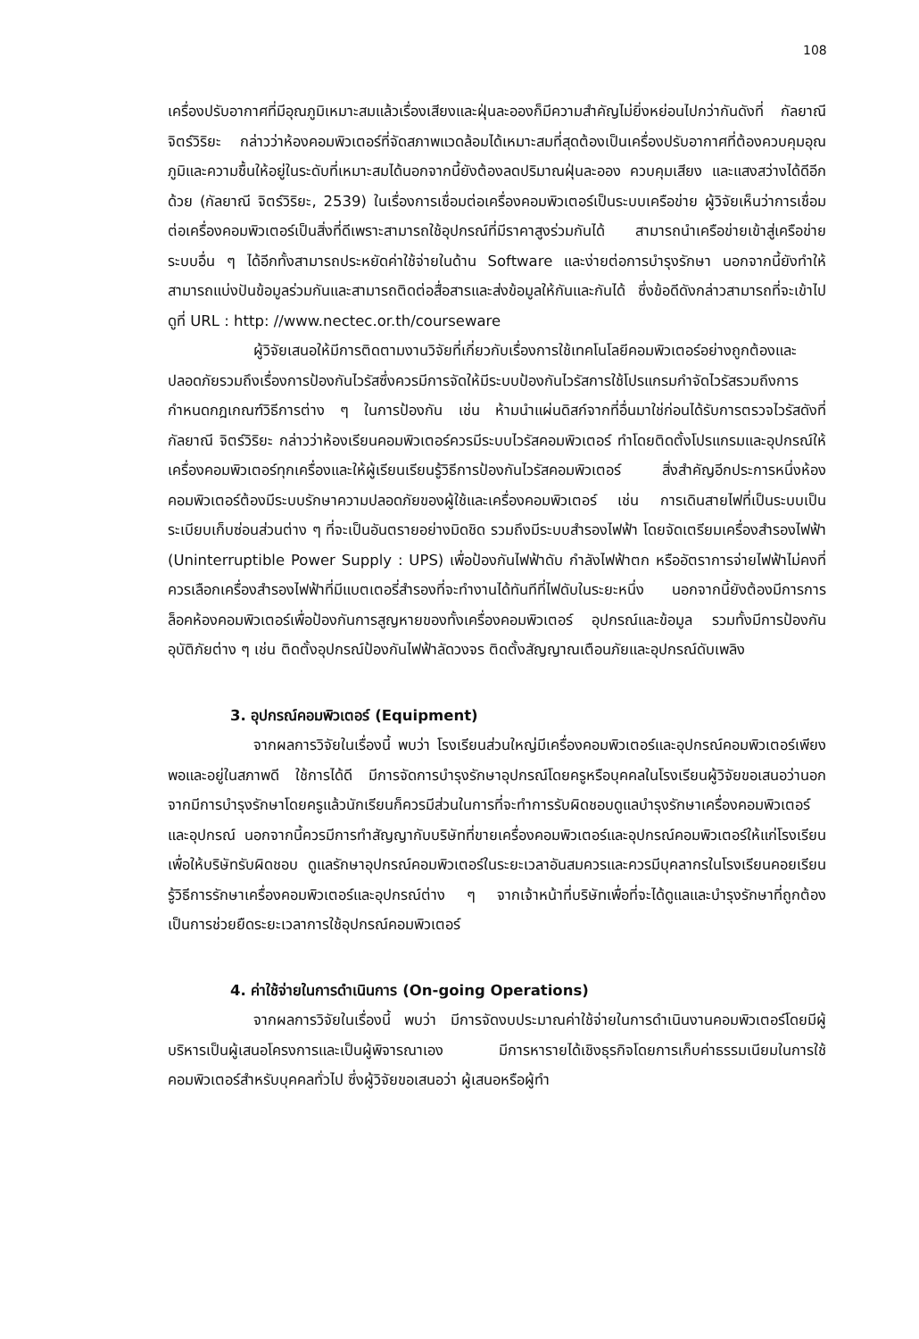108
เครื่องปรับอากาศที่มีอุณภูมิเหมาะสมแล้วเรื่องเสียงและฝุ่นละอองก็มีความสำคัญไม่ยิ่งหย่อนไปกว่ากันดังที่ กัลยาณี จิตร์วิริยะ กล่าวว่าห้องคอมพิวเตอร์ที่จัดสภาพแวดล้อมได้เหมาะสมที่สุดต้องเป็นเครื่องปรับอากาศที่ต้องควบคุมอุณภูมิและความชื้นให้อยู่ในระดับที่เหมาะสมได้นอกจากนี้ยังต้องลดปริมาณฝุ่นละออง ควบคุมเสียง และแสงสว่างได้ดีอีกด้วย (กัลยาณี จิตร์วิริยะ, 2539) ในเรื่องการเชื่อมต่อเครื่องคอมพิวเตอร์เป็นระบบเครือข่าย ผู้วิจัยเห็นว่าการเชื่อมต่อเครื่องคอมพิวเตอร์เป็นสิ่งที่ดีเพราะสามารถใช้อุปกรณ์ที่มีราคาสูงร่วมกันได้ สามารถนำเครือข่ายเข้าสู่เครือข่ายระบบอื่น ๆ ได้อีกทั้งสามารถประหยัดค่าใช้จ่ายในด้าน Software และง่ายต่อการบำรุงรักษา นอกจากนี้ยังทำให้สามารถแบ่งปันข้อมูลร่วมกันและสามารถติดต่อสื่อสารและส่งข้อมูลให้กันและกันได้ ซึ่งข้อดีดังกล่าวสามารถที่จะเข้าไปดูที่ URL : http: //www.nectec.or.th/courseware
ผู้วิจัยเสนอให้มีการติดตามงานวิจัยที่เกี่ยวกับเรื่องการใช้เทคโนโลยีคอมพิวเตอร์อย่างถูกต้องและปลอดภัยรวมถึงเรื่องการป้องกันไวรัสซึ่งควรมีการจัดให้มีระบบป้องกันไวรัสการใช้โปรแกรมกำจัดไวรัสรวมถึงการกำหนดกฎเกณฑ์วิธีการต่าง ๆ ในการป้องกัน เช่น ห้ามนำแผ่นดิสก์จากที่อื่นมาใช่ก่อนได้รับการตรวจไวรัสดังที่ กัลยาณี จิตร์วิริยะ กล่าวว่าห้องเรียนคอมพิวเตอร์ควรมีระบบไวรัสคอมพิวเตอร์ ทำโดยติดตั้งโปรแกรมและอุปกรณ์ให้เครื่องคอมพิวเตอร์ทุกเครื่องและให้ผู้เรียนเรียนรู้วิธีการป้องกันไวรัสคอมพิวเตอร์ สิ่งสำคัญอีกประการหนึ่งห้องคอมพิวเตอร์ต้องมีระบบรักษาความปลอดภัยของผู้ใช้และเครื่องคอมพิวเตอร์ เช่น การเดินสายไฟที่เป็นระบบเป็นระเบียบเก็บซ่อนส่วนต่าง ๆ ที่จะเป็นอันตรายอย่างมิดชิด รวมถึงมีระบบสำรองไฟฟ้า โดยจัดเตรียมเครื่องสำรองไฟฟ้า (Uninterruptible Power Supply : UPS) เพื่อป้องกันไฟฟ้าดับ กำลังไฟฟ้าตก หรืออัตราการจ่ายไฟฟ้าไม่คงที่ ควรเลือกเครื่องสำรองไฟฟ้าที่มีแบตเตอรี่สำรองที่จะทำงานได้ทันทีที่ไฟดับในระยะหนึ่ง นอกจากนี้ยังต้องมีการการล็อคห้องคอมพิวเตอร์เพื่อป้องกันการสูญหายของทั้งเครื่องคอมพิวเตอร์ อุปกรณ์และข้อมูล รวมทั้งมีการป้องกันอุบัติภัยต่าง ๆ เช่น ติดตั้งอุปกรณ์ป้องกันไฟฟ้าลัดวงจร ติดตั้งสัญญาณเตือนภัยและอุปกรณ์ดับเพลิง
3. อุปกรณ์คอมพิวเตอร์ (Equipment)
จากผลการวิจัยในเรื่องนี้ พบว่า โรงเรียนส่วนใหญ่มีเครื่องคอมพิวเตอร์และอุปกรณ์คอมพิวเตอร์เพียงพอและอยู่ในสภาพดี ใช้การได้ดี มีการจัดการบำรุงรักษาอุปกรณ์โดยครูหรือบุคคลในโรงเรียนผู้วิจัยขอเสนอว่านอกจากมีการบำรุงรักษาโดยครูแล้วนักเรียนก็ควรมีส่วนในการที่จะทำการรับผิดชอบดูแลบำรุงรักษาเครื่องคอมพิวเตอร์และอุปกรณ์ นอกจากนี้ควรมีการทำสัญญากับบริษัทที่ขายเครื่องคอมพิวเตอร์และอุปกรณ์คอมพิวเตอร์ให้แก่โรงเรียนเพื่อให้บริษัทรับผิดชอบ ดูแลรักษาอุปกรณ์คอมพิวเตอร์ในระยะเวลาอันสมควรและควรมีบุคลากรในโรงเรียนคอยเรียนรู้วิธีการรักษาเครื่องคอมพิวเตอร์และอุปกรณ์ต่าง ๆ จากเจ้าหน้าที่บริษัทเพื่อที่จะได้ดูแลและบำรุงรักษาที่ถูกต้องเป็นการช่วยยืดระยะเวลาการใช้อุปกรณ์คอมพิวเตอร์
4. ค่าใช้จ่ายในการดำเนินการ (On-going Operations)
จากผลการวิจัยในเรื่องนี้ พบว่า มีการจัดงบประมาณค่าใช้จ่ายในการดำเนินงานคอมพิวเตอร์โดยมีผู้บริหารเป็นผู้เสนอโครงการและเป็นผู้พิจารณาเอง มีการหารายได้เชิงธุรกิจโดยการเก็บค่าธรรมเนียมในการใช้คอมพิวเตอร์สำหรับบุคคลทั่วไป ซึ่งผู้วิจัยขอเสนอว่า ผู้เสนอหรือผู้ทำ